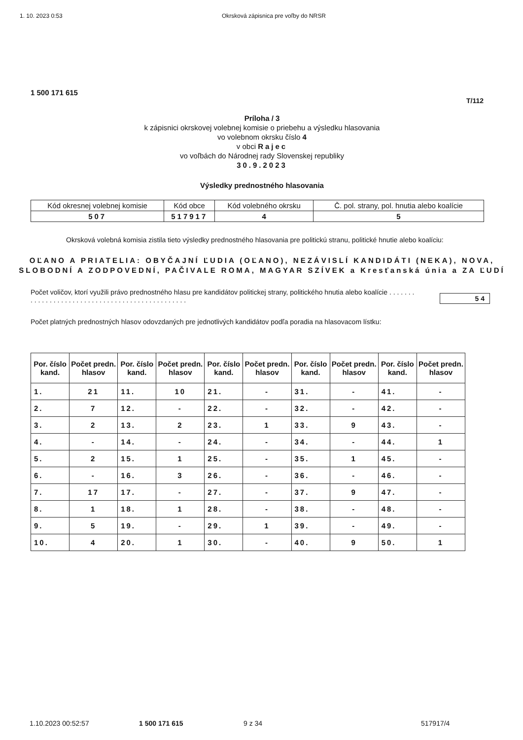1. 10. 2023 0:53 Okrsková zápisnica pre voľby do NRSR
1 500 171 615
T/112
Príloha / 3
k zápisnici okrskovej volebnej komisie o priebehu a výsledku hlasovania
vo volebnom okrsku číslo 4
v obci Rajec
vo voľbách do Národnej rady Slovenskej republiky
30.9.2023
Výsledky prednostného hlasovania
| Kód okresnej volebnej komisie | Kód obce | Kód volebného okrsku | Č. pol. strany, pol. hnutia alebo koalície |
| 507 | 517917 | 4 | 5 |
Okrsková volebná komisia zistila tieto výsledky prednostného hlasovania pre politickú stranu, politické hnutie alebo koalíciu:
OĽANO A PRIATELIA: OBYČAJNÍ ĽUDIA (OĽANO), NEZÁVISLÍ KANDIDÁTI (NEKA), NOVA, SLOBODNÍ A ZODPOVEDNÍ, PAČIVALE ROMA, MAGYAR SZÍVEK a Kresťanská únia a ZA ĽUDÍ
Počet voličov, ktorí využili právo prednostného hlasu pre kandidátov politickej strany, politického hnutia alebo koalície . . . . . . . . . . . . . . . . . . . . . . . . . . . . . . . . . . . . . . . . . . . . . . . .
54
Počet platných prednostných hlasov odovzdaných pre jednotlivých kandidátov podľa poradia na hlasovacom lístku:
| Por. číslo kand. | Počet predn. hlasov | Por. číslo kand. | Počet predn. hlasov | Por. číslo kand. | Počet predn. hlasov | Por. číslo kand. | Počet predn. hlasov | Por. číslo kand. | Počet predn. hlasov |
| --- | --- | --- | --- | --- | --- | --- | --- | --- | --- |
| 1. | 21 | 11. | 10 | 21. | - | 31. | - | 41. | - |
| 2. | 7 | 12. | - | 22. | - | 32. | - | 42. | - |
| 3. | 2 | 13. | 2 | 23. | 1 | 33. | 9 | 43. | - |
| 4. | - | 14. | - | 24. | - | 34. | - | 44. | 1 |
| 5. | 2 | 15. | 1 | 25. | - | 35. | 1 | 45. | - |
| 6. | - | 16. | 3 | 26. | - | 36. | - | 46. | - |
| 7. | 17 | 17. | - | 27. | - | 37. | 9 | 47. | - |
| 8. | 1 | 18. | 1 | 28. | - | 38. | - | 48. | - |
| 9. | 5 | 19. | - | 29. | 1 | 39. | - | 49. | - |
| 10. | 4 | 20. | 1 | 30. | - | 40. | 9 | 50. | 1 |
1.10.2023 00:52:57 1 500 171 615 9 z 34 517917/4